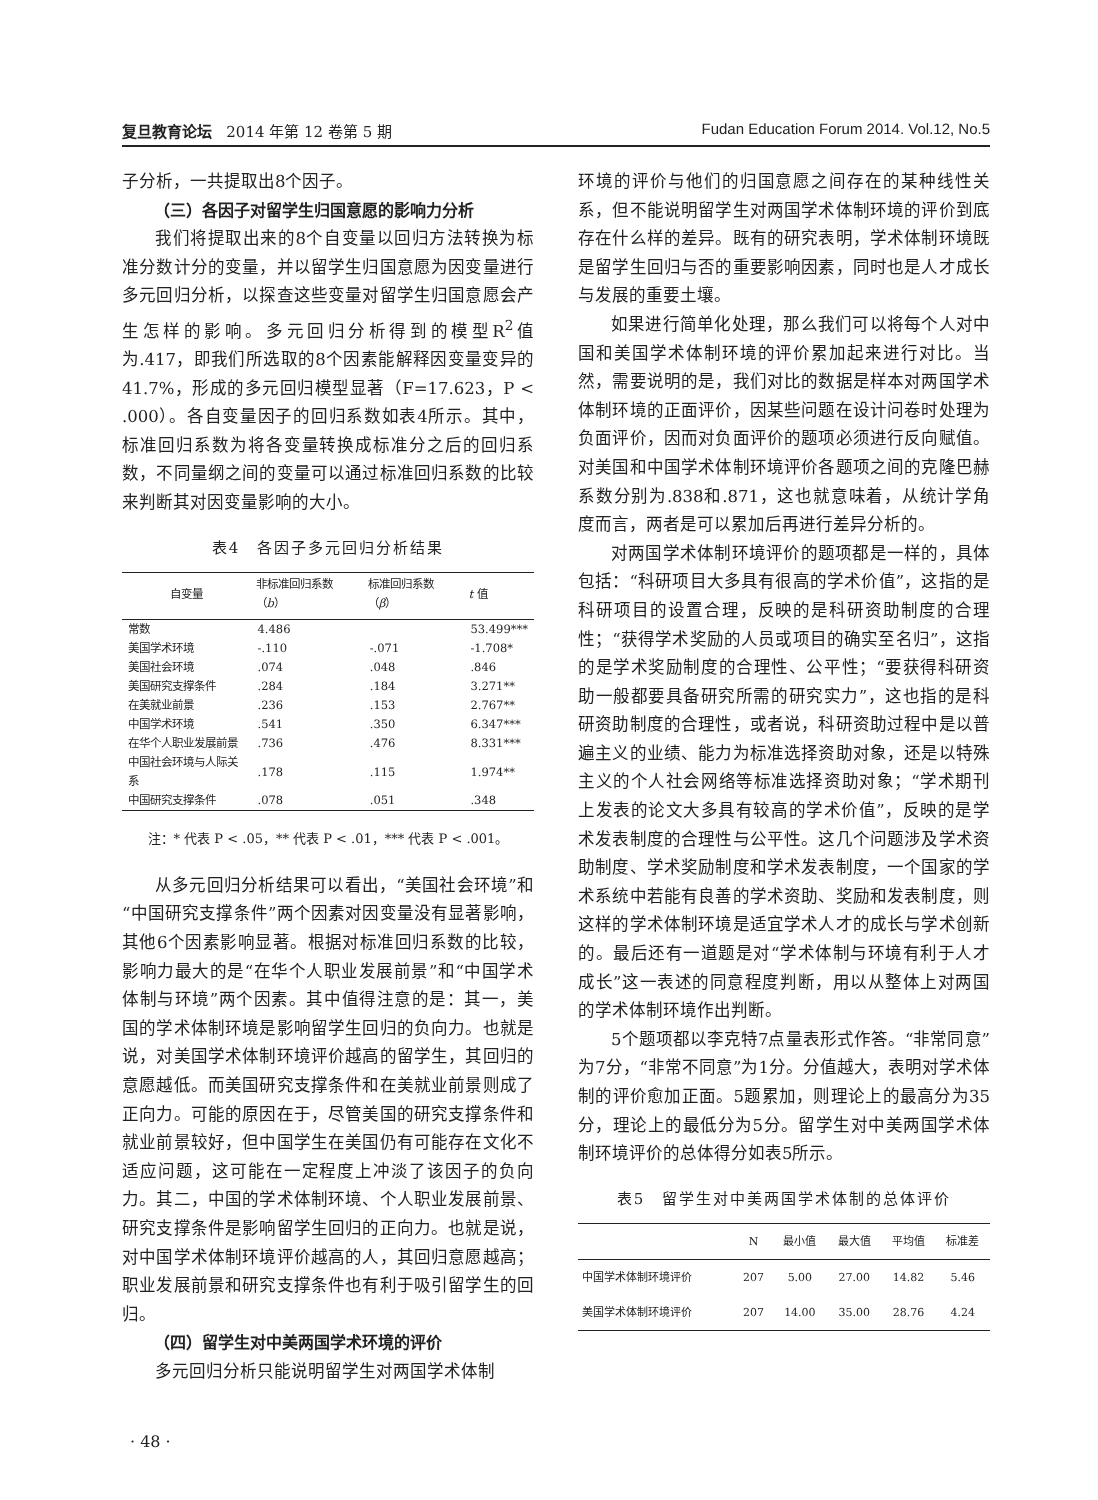复旦教育论坛 2014 年第 12 卷第 5 期 Fudan Education Forum 2014. Vol.12, No.5
子分析，一共提取出8个因子。
（三）各因子对留学生归国意愿的影响力分析
我们将提取出来的8个自变量以回归方法转换为标准分数计分的变量，并以留学生归国意愿为因变量进行多元回归分析，以探查这些变量对留学生归国意愿会产生怎样的影响。多元回归分析得到的模型R<sup>2</sup>值为.417，即我们所选取的8个因素能解释因变量变异的41.7%，形成的多元回归模型显著（F=17.623，P < .000）。各自变量因子的回归系数如表4所示。其中，标准回归系数为将各变量转换成标准分之后的回归系数，不同量纲之间的变量可以通过标准回归系数的比较来判断其对因变量影响的大小。
表4　各因子多元回归分析结果
| 自变量 | 非标准回归系数（ b ） | 标准回归系数（ β ） | t 值 |
| --- | --- | --- | --- |
| 常数 | 4.486 | | 53.499*** |
| 美国学术环境 | -.110 | -.071 | -1.708* |
| 美国社会环境 | .074 | .048 | .846 |
| 美国研究支撑条件 | .284 | .184 | 3.271** |
| 在美就业前景 | .236 | .153 | 2.767** |
| 中国学术环境 | .541 | .350 | 6.347*** |
| 在华个人职业发展前景 | .736 | .476 | 8.331*** |
| 中国社会环境与人际关系 | .178 | .115 | 1.974** |
| 中国研究支撑条件 | .078 | .051 | .348 |
注：* 代表 P < .05，** 代表 P < .01，*** 代表 P < .001。
从多元回归分析结果可以看出，“美国社会环境”和“中国研究支撑条件”两个因素对因变量没有显著影响，其他6个因素影响显著。根据对标准回归系数的比较，影响力最大的是“在华个人职业发展前景”和“中国学术体制与环境”两个因素。其中值得注意的是：其一，美国的学术体制环境是影响留学生回归的负向力。也就是说，对美国学术体制环境评价越高的留学生，其回归的意愿越低。而美国研究支撑条件和在美就业前景则成了正向力。可能的原因在于，尽管美国的研究支撑条件和就业前景较好，但中国学生在美国仍有可能存在文化不适应问题，这可能在一定程度上冲淡了该因子的负向力。其二，中国的学术体制环境、个人职业发展前景、研究支撑条件是影响留学生回归的正向力。也就是说，对中国学术体制环境评价越高的人，其回归意愿越高；职业发展前景和研究支撑条件也有利于吸引留学生的回归。
（四）留学生对中美两国学术环境的评价
多元回归分析只能说明留学生对两国学术体制
环境的评价与他们的归国意愿之间存在的某种线性关系，但不能说明留学生对两国学术体制环境的评价到底存在什么样的差异。既有的研究表明，学术体制环境既是留学生回归与否的重要影响因素，同时也是人才成长与发展的重要土壤。
如果进行简单化处理，那么我们可以将每个人对中国和美国学术体制环境的评价累加起来进行对比。当然，需要说明的是，我们对比的数据是样本对两国学术体制环境的正面评价，因某些问题在设计问卷时处理为负面评价，因而对负面评价的题项必须进行反向赋值。对美国和中国学术体制环境评价各题项之间的克隆巴赫系数分别为.838和.871，这也就意味着，从统计学角度而言，两者是可以累加后再进行差异分析的。
对两国学术体制环境评价的题项都是一样的，具体包括：“科研项目大多具有很高的学术价值”，这指的是科研项目的设置合理，反映的是科研资助制度的合理性；“获得学术奖励的人员或项目的确实至名归”，这指的是学术奖励制度的合理性、公平性；“要获得科研资助一般都要具备研究所需的研究实力”，这也指的是科研资助制度的合理性，或者说，科研资助过程中是以普遍主义的业绩、能力为标准选择资助对象，还是以特殊主义的个人社会网络等标准选择资助对象；“学术期刊上发表的论文大多具有较高的学术价值”，反映的是学术发表制度的合理性与公平性。这几个问题涉及学术资助制度、学术奖励制度和学术发表制度，一个国家的学术系统中若能有良善的学术资助、奖励和发表制度，则这样的学术体制环境是适宜学术人才的成长与学术创新的。最后还有一道题是对“学术体制与环境有利于人才成长”这一表述的同意程度判断，用以从整体上对两国的学术体制环境作出判断。
5个题项都以李克特7点量表形式作答。“非常同意”为7分，“非常不同意”为1分。分值越大，表明对学术体制的评价愈加正面。5题累加，则理论上的最高分为35分，理论上的最低分为5分。留学生对中美两国学术体制环境评价的总体得分如表5所示。
表5　留学生对中美两国学术体制的总体评价
| | N | 最小值 | 最大值 | 平均值 | 标准差 |
| --- | --- | --- | --- | --- | --- |
| 中国学术体制环境评价 | 207 | 5.00 | 27.00 | 14.82 | 5.46 |
| 美国学术体制环境评价 | 207 | 14.00 | 35.00 | 28.76 | 4.24 |
· 48 ·